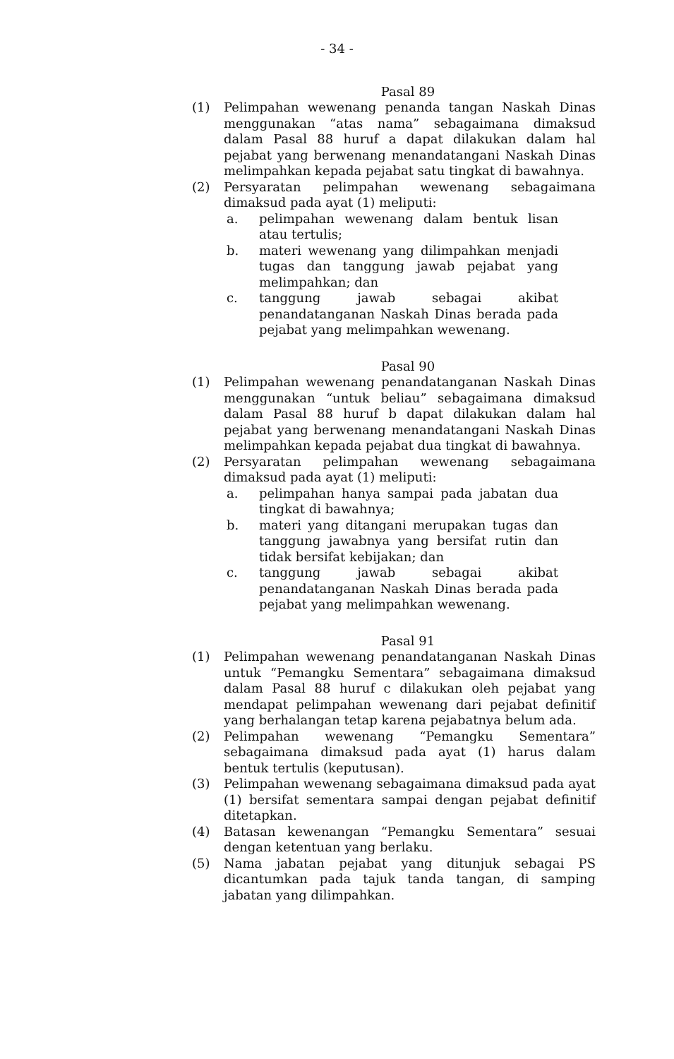- 34 -
Pasal 89
(1) Pelimpahan wewenang penanda tangan Naskah Dinas menggunakan “atas nama” sebagaimana dimaksud dalam Pasal 88 huruf a dapat dilakukan dalam hal pejabat yang berwenang menandatangani Naskah Dinas melimpahkan kepada pejabat satu tingkat di bawahnya.
(2) Persyaratan pelimpahan wewenang sebagaimana dimaksud pada ayat (1) meliputi:
a. pelimpahan wewenang dalam bentuk lisan atau tertulis;
b. materi wewenang yang dilimpahkan menjadi tugas dan tanggung jawab pejabat yang melimpahkan; dan
c. tanggung jawab sebagai akibat penandatanganan Naskah Dinas berada pada pejabat yang melimpahkan wewenang.
Pasal 90
(1) Pelimpahan wewenang penandatanganan Naskah Dinas menggunakan “untuk beliau” sebagaimana dimaksud dalam Pasal 88 huruf b dapat dilakukan dalam hal pejabat yang berwenang menandatangani Naskah Dinas melimpahkan kepada pejabat dua tingkat di bawahnya.
(2) Persyaratan pelimpahan wewenang sebagaimana dimaksud pada ayat (1) meliputi:
a. pelimpahan hanya sampai pada jabatan dua tingkat di bawahnya;
b. materi yang ditangani merupakan tugas dan tanggung jawabnya yang bersifat rutin dan tidak bersifat kebijakan; dan
c. tanggung jawab sebagai akibat penandatanganan Naskah Dinas berada pada pejabat yang melimpahkan wewenang.
Pasal 91
(1) Pelimpahan wewenang penandatanganan Naskah Dinas untuk “Pemangku Sementara” sebagaimana dimaksud dalam Pasal 88 huruf c dilakukan oleh pejabat yang mendapat pelimpahan wewenang dari pejabat definitif yang berhalangan tetap karena pejabatnya belum ada.
(2) Pelimpahan wewenang “Pemangku Sementara” sebagaimana dimaksud pada ayat (1) harus dalam bentuk tertulis (keputusan).
(3) Pelimpahan wewenang sebagaimana dimaksud pada ayat (1) bersifat sementara sampai dengan pejabat definitif ditetapkan.
(4) Batasan kewenangan “Pemangku Sementara” sesuai dengan ketentuan yang berlaku.
(5) Nama jabatan pejabat yang ditunjuk sebagai PS dicantumkan pada tajuk tanda tangan, di samping jabatan yang dilimpahkan.